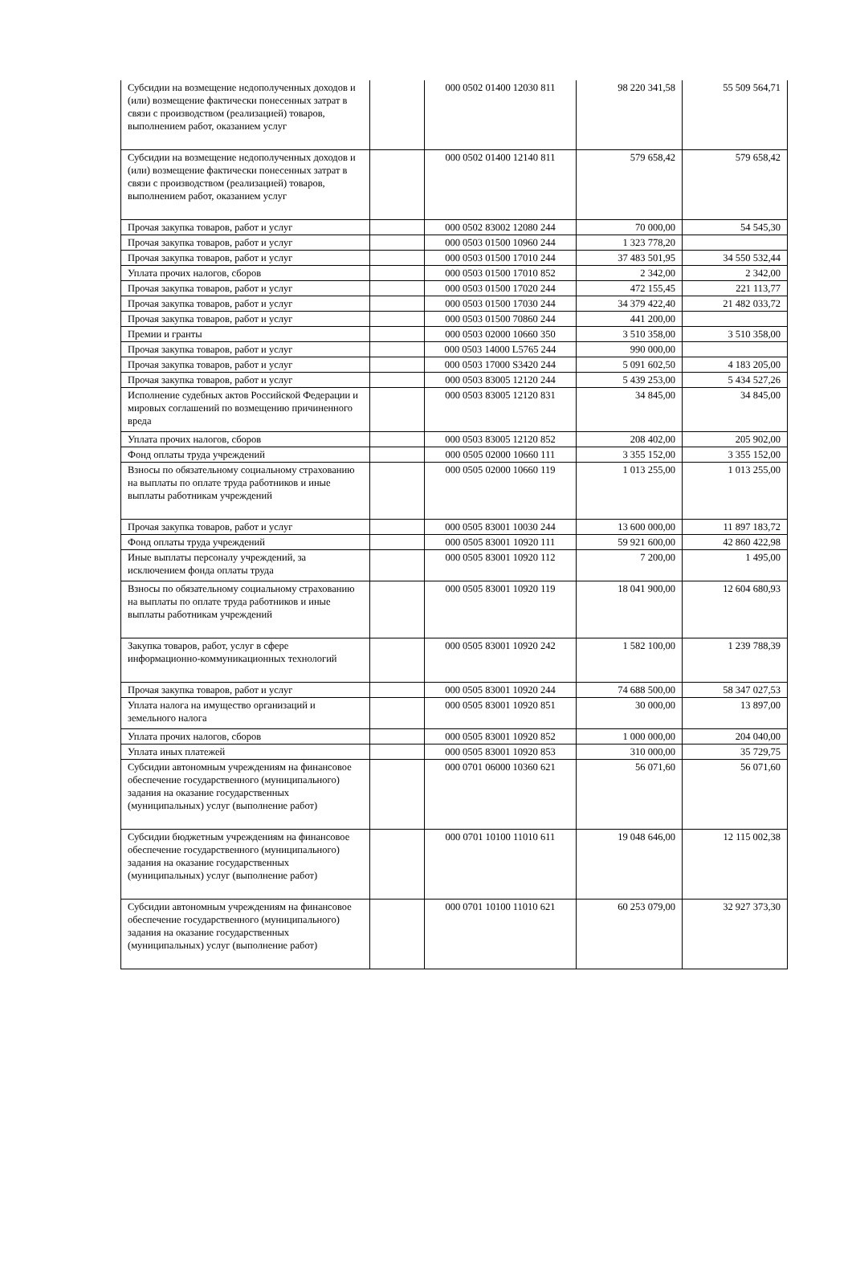| Субсидии на возмещение недополученных доходов и (или) возмещение фактически понесенных затрат в связи с производством (реализацией) товаров, выполнением работ, оказанием услуг | | 000 0502 01400 12030 811 | 98 220 341,58 | 55 509 564,71 |
| Субсидии на возмещение недополученных доходов и (или) возмещение фактически понесенных затрат в связи с производством (реализацией) товаров, выполнением работ, оказанием услуг | | 000 0502 01400 12140 811 | 579 658,42 | 579 658,42 |
| Прочая закупка товаров, работ и услуг | | 000 0502 83002 12080 244 | 70 000,00 | 54 545,30 |
| Прочая закупка товаров, работ и услуг | | 000 0503 01500 10960 244 | 1 323 778,20 | |
| Прочая закупка товаров, работ и услуг | | 000 0503 01500 17010 244 | 37 483 501,95 | 34 550 532,44 |
| Уплата прочих налогов, сборов | | 000 0503 01500 17010 852 | 2 342,00 | 2 342,00 |
| Прочая закупка товаров, работ и услуг | | 000 0503 01500 17020 244 | 472 155,45 | 221 113,77 |
| Прочая закупка товаров, работ и услуг | | 000 0503 01500 17030 244 | 34 379 422,40 | 21 482 033,72 |
| Прочая закупка товаров, работ и услуг | | 000 0503 01500 70860 244 | 441 200,00 | |
| Премии и гранты | | 000 0503 02000 10660 350 | 3 510 358,00 | 3 510 358,00 |
| Прочая закупка товаров, работ и услуг | | 000 0503 14000 L5765 244 | 990 000,00 | |
| Прочая закупка товаров, работ и услуг | | 000 0503 17000 S3420 244 | 5 091 602,50 | 4 183 205,00 |
| Прочая закупка товаров, работ и услуг | | 000 0503 83005 12120 244 | 5 439 253,00 | 5 434 527,26 |
| Исполнение судебных актов Российской Федерации и мировых соглашений по возмещению причиненного вреда | | 000 0503 83005 12120 831 | 34 845,00 | 34 845,00 |
| Уплата прочих налогов, сборов | | 000 0503 83005 12120 852 | 208 402,00 | 205 902,00 |
| Фонд оплаты труда учреждений | | 000 0505 02000 10660 111 | 3 355 152,00 | 3 355 152,00 |
| Взносы по обязательному социальному страхованию на выплаты по оплате труда работников и иные выплаты работникам учреждений | | 000 0505 02000 10660 119 | 1 013 255,00 | 1 013 255,00 |
| Прочая закупка товаров, работ и услуг | | 000 0505 83001 10030 244 | 13 600 000,00 | 11 897 183,72 |
| Фонд оплаты труда учреждений | | 000 0505 83001 10920 111 | 59 921 600,00 | 42 860 422,98 |
| Иные выплаты персоналу учреждений, за исключением фонда оплаты труда | | 000 0505 83001 10920 112 | 7 200,00 | 1 495,00 |
| Взносы по обязательному социальному страхованию на выплаты по оплате труда работников и иные выплаты работникам учреждений | | 000 0505 83001 10920 119 | 18 041 900,00 | 12 604 680,93 |
| Закупка товаров, работ, услуг в сфере информационно-коммуникационных технологий | | 000 0505 83001 10920 242 | 1 582 100,00 | 1 239 788,39 |
| Прочая закупка товаров, работ и услуг | | 000 0505 83001 10920 244 | 74 688 500,00 | 58 347 027,53 |
| Уплата налога на имущество организаций и земельного налога | | 000 0505 83001 10920 851 | 30 000,00 | 13 897,00 |
| Уплата прочих налогов, сборов | | 000 0505 83001 10920 852 | 1 000 000,00 | 204 040,00 |
| Уплата иных платежей | | 000 0505 83001 10920 853 | 310 000,00 | 35 729,75 |
| Субсидии автономным учреждениям на финансовое обеспечение государственного (муниципального) задания на оказание государственных (муниципальных) услуг (выполнение работ) | | 000 0701 06000 10360 621 | 56 071,60 | 56 071,60 |
| Субсидии бюджетным учреждениям на финансовое обеспечение государственного (муниципального) задания на оказание государственных (муниципальных) услуг (выполнение работ) | | 000 0701 10100 11010 611 | 19 048 646,00 | 12 115 002,38 |
| Субсидии автономным учреждениям на финансовое обеспечение государственного (муниципального) задания на оказание государственных (муниципальных) услуг (выполнение работ) | | 000 0701 10100 11010 621 | 60 253 079,00 | 32 927 373,30 |